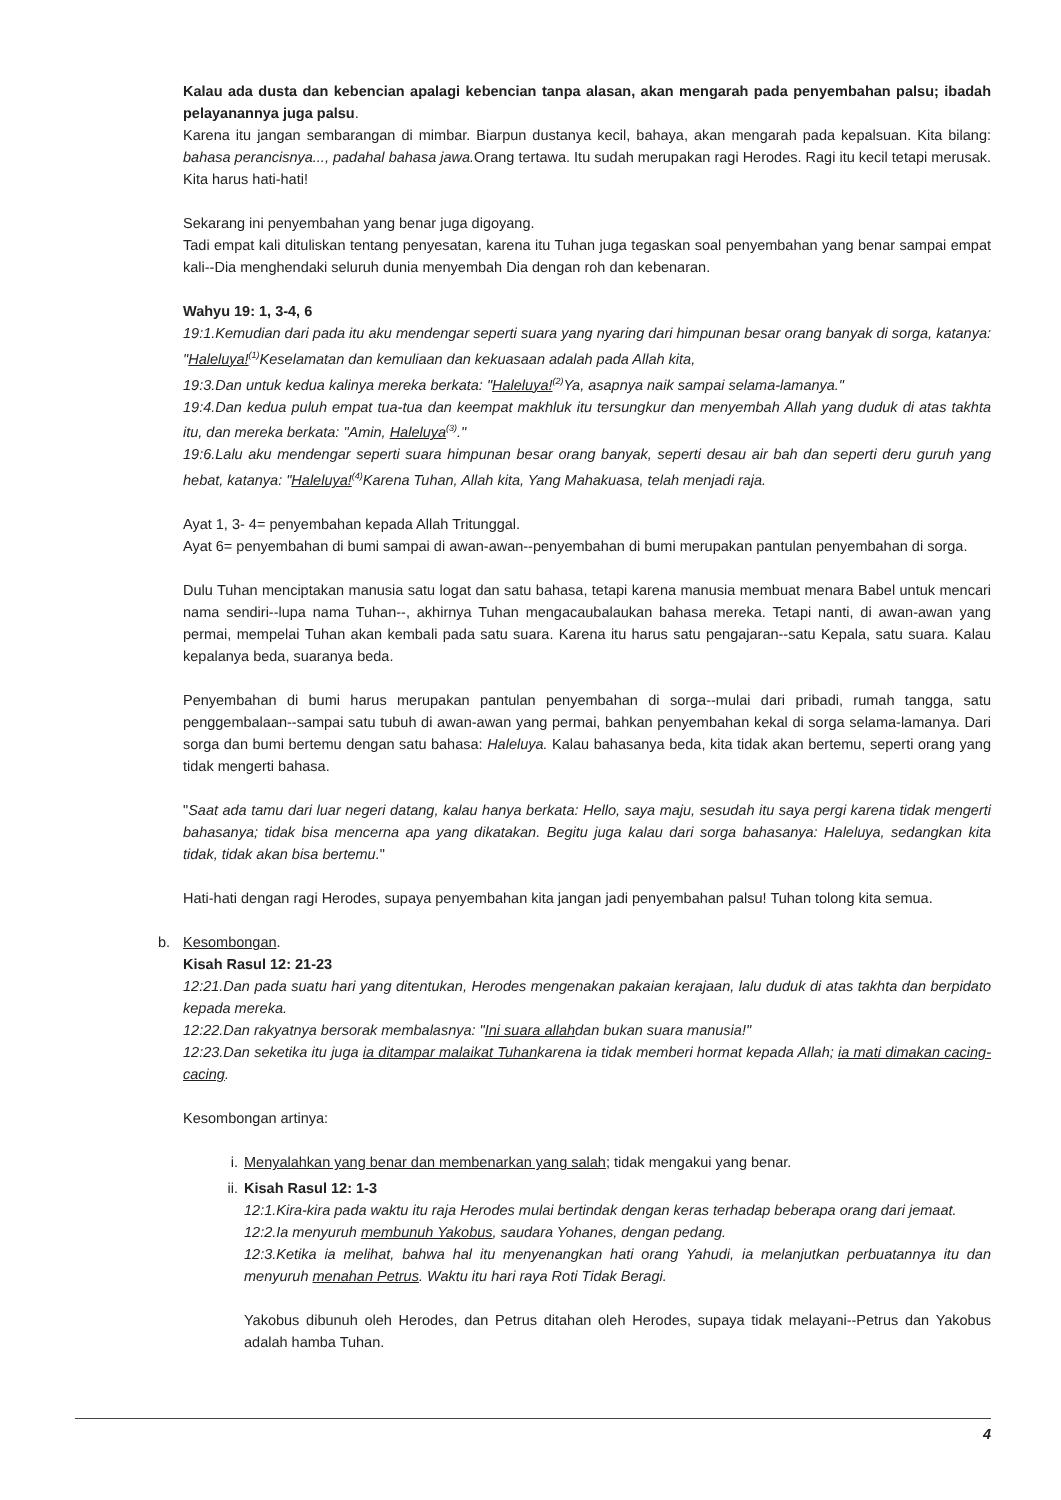Kalau ada dusta dan kebencian apalagi kebencian tanpa alasan, akan mengarah pada penyembahan palsu; ibadah pelayanannya juga palsu.
Karena itu jangan sembarangan di mimbar. Biarpun dustanya kecil, bahaya, akan mengarah pada kepalsuan. Kita bilang: bahasa perancisnya..., padahal bahasa jawa. Orang tertawa. Itu sudah merupakan ragi Herodes. Ragi itu kecil tetapi merusak. Kita harus hati-hati!
Sekarang ini penyembahan yang benar juga digoyang.
Tadi empat kali dituliskan tentang penyesatan, karena itu Tuhan juga tegaskan soal penyembahan yang benar sampai empat kali--Dia menghendaki seluruh dunia menyembah Dia dengan roh dan kebenaran.
Wahyu 19: 1, 3-4, 6
19:1.Kemudian dari pada itu aku mendengar seperti suara yang nyaring dari himpunan besar orang banyak di sorga, katanya: "Haleluya!<sup>(1)</sup>Keselamatan dan kemuliaan dan kekuasaan adalah pada Allah kita,
19:3.Dan untuk kedua kalinya mereka berkata: "Haleluya!<sup>(2)</sup>Ya, asapnya naik sampai selama-lamanya."
19:4.Dan kedua puluh empat tua-tua dan keempat makhluk itu tersungkur dan menyembah Allah yang duduk di atas takhta itu, dan mereka berkata: "Amin, Haleluya<sup>(3)</sup>."
19:6.Lalu aku mendengar seperti suara himpunan besar orang banyak, seperti desau air bah dan seperti deru guruh yang hebat, katanya: "Haleluya!<sup>(4)</sup>Karena Tuhan, Allah kita, Yang Mahakuasa, telah menjadi raja.
Ayat 1, 3- 4= penyembahan kepada Allah Tritunggal.
Ayat 6= penyembahan di bumi sampai di awan-awan--penyembahan di bumi merupakan pantulan penyembahan di sorga.
Dulu Tuhan menciptakan manusia satu logat dan satu bahasa, tetapi karena manusia membuat menara Babel untuk mencari nama sendiri--lupa nama Tuhan--, akhirnya Tuhan mengacaubalaukan bahasa mereka. Tetapi nanti, di awan-awan yang permai, mempelai Tuhan akan kembali pada satu suara. Karena itu harus satu pengajaran--satu Kepala, satu suara. Kalau kepalanya beda, suaranya beda.
Penyembahan di bumi harus merupakan pantulan penyembahan di sorga--mulai dari pribadi, rumah tangga, satu penggembalaan--sampai satu tubuh di awan-awan yang permai, bahkan penyembahan kekal di sorga selama-lamanya. Dari sorga dan bumi bertemu dengan satu bahasa: Haleluya. Kalau bahasanya beda, kita tidak akan bertemu, seperti orang yang tidak mengerti bahasa.
"Saat ada tamu dari luar negeri datang, kalau hanya berkata: Hello, saya maju, sesudah itu saya pergi karena tidak mengerti bahasanya; tidak bisa mencerna apa yang dikatakan. Begitu juga kalau dari sorga bahasanya: Haleluya, sedangkan kita tidak, tidak akan bisa bertemu."
Hati-hati dengan ragi Herodes, supaya penyembahan kita jangan jadi penyembahan palsu! Tuhan tolong kita semua.
b. Kesombongan.
Kisah Rasul 12: 21-23
12:21.Dan pada suatu hari yang ditentukan, Herodes mengenakan pakaian kerajaan, lalu duduk di atas takhta dan berpidato kepada mereka.
12:22.Dan rakyatnya bersorak membalasnya: "Ini suara allahdan bukan suara manusia!"
12:23.Dan seketika itu juga ia ditampar malaikat Tuhankarena ia tidak memberi hormat kepada Allah; ia mati dimakan cacing-cacing.
Kesombongan artinya:
i. Menyalahkan yang benar dan membenarkan yang salah; tidak mengakui yang benar.
ii.
Kisah Rasul 12: 1-3
12:1.Kira-kira pada waktu itu raja Herodes mulai bertindak dengan keras terhadap beberapa orang dari jemaat.
12:2.Ia menyuruh membunuh Yakobus, saudara Yohanes, dengan pedang.
12:3.Ketika ia melihat, bahwa hal itu menyenangkan hati orang Yahudi, ia melanjutkan perbuatannya itu dan menyuruh menahan Petrus. Waktu itu hari raya Roti Tidak Beragi.
Yakobus dibunuh oleh Herodes, dan Petrus ditahan oleh Herodes, supaya tidak melayani--Petrus dan Yakobus adalah hamba Tuhan.
4